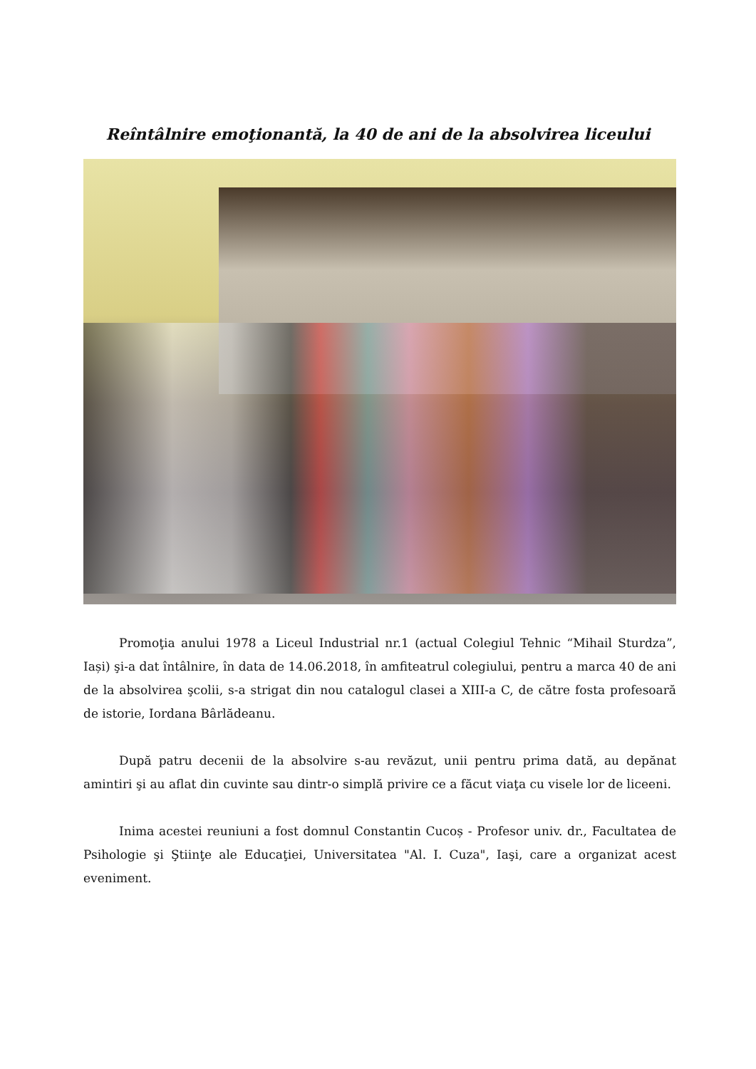Reîntâlnire emoţionantă, la 40 de ani de la absolvirea liceului
Promoţia anului 1978 a Liceul Industrial nr.1 (actual Colegiul Tehnic “Mihail Sturdza”, Iași) şi-a dat întâlnire, în data de 14.06.2018, în amfiteatrul colegiului, pentru a marca 40 de ani de la absolvirea şcolii, s-a strigat din nou catalogul clasei a XIII-a C, de către fosta profesoară de istorie, Iordana Bârlădeanu.
După patru decenii de la absolvire s-au revăzut, unii pentru prima dată, au depănat amintiri şi au aflat din cuvinte sau dintr-o simplă privire ce a făcut viaţa cu visele lor de liceeni.
Inima acestei reuniuni a fost domnul Constantin Cucoș - Profesor univ. dr., Facultatea de Psihologie şi Ştiinţe ale Educaţiei, Universitatea "Al. I. Cuza", Iaşi, care a organizat acest eveniment.